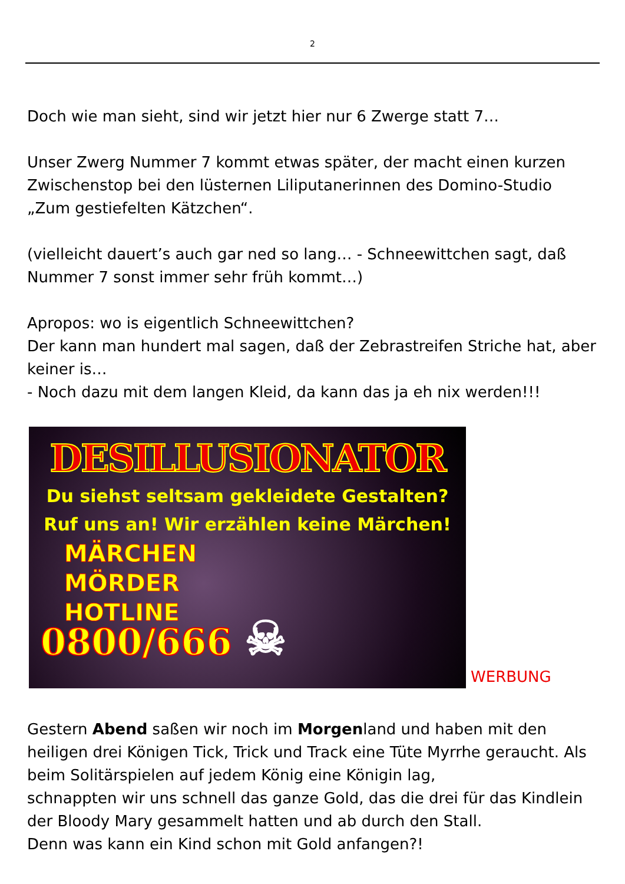2
Doch wie man sieht, sind wir jetzt hier nur 6 Zwerge statt 7…
Unser Zwerg Nummer 7 kommt etwas später, der macht einen kurzen Zwischenstop bei den lüsternen Liliputanerinnen des Domino-Studio „Zum gestiefelten Kätzchen“.
(vielleicht dauert’s auch gar ned so lang… - Schneewittchen sagt, daß Nummer 7 sonst immer sehr früh kommt…)
Apropos: wo is eigentlich Schneewittchen?
Der kann man hundert mal sagen, daß der Zebrastreifen Striche hat, aber keiner is…
- Noch dazu mit dem langen Kleid, da kann das ja eh nix werden!!!
DESILLUSIONATOR
Du siehst seltsam gekleidete Gestalten?
Ruf uns an! Wir erzählen keine Märchen!
MÄRCHEN
MÖRDER
HOTLINE
0800/666 ☠
WERBUNG
Gestern Abend saßen wir noch im Morgenland und haben mit den heiligen drei Königen Tick, Trick und Track eine Tüte Myrrhe geraucht. Als beim Solitärspielen auf jedem König eine Königin lag,
schnappten wir uns schnell das ganze Gold, das die drei für das Kindlein der Bloody Mary gesammelt hatten und ab durch den Stall.
Denn was kann ein Kind schon mit Gold anfangen?!